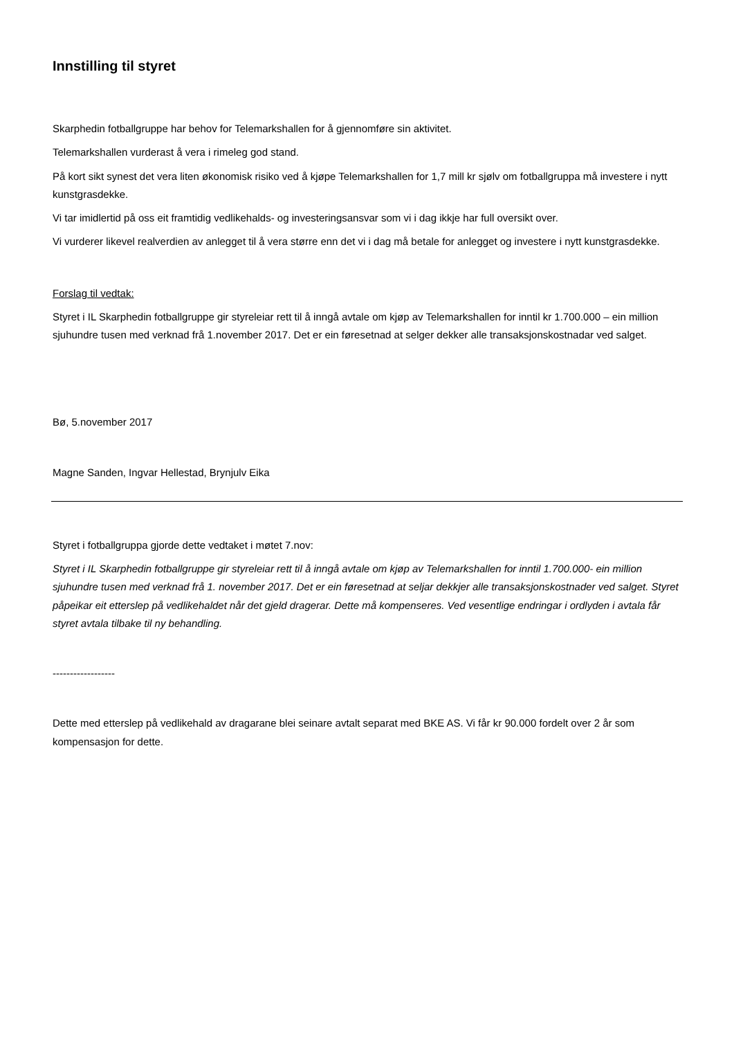Innstilling til styret
Skarphedin fotballgruppe har behov for Telemarkshallen for å gjennomføre sin aktivitet.
Telemarkshallen vurderast å vera i rimeleg god stand.
På kort sikt synest det vera liten økonomisk risiko ved å kjøpe Telemarkshallen for 1,7 mill kr sjølv om fotballgruppa må investere i nytt kunstgrasdekke.
Vi tar imidlertid på oss eit framtidig vedlikehalds- og investeringsansvar som vi i dag ikkje har full oversikt over.
Vi vurderer likevel realverdien av anlegget til å vera større enn det vi i dag må betale for anlegget og investere i nytt kunstgrasdekke.
Forslag til vedtak:
Styret i IL Skarphedin fotballgruppe gir styreleiar rett til å inngå avtale om kjøp av Telemarkshallen for inntil kr 1.700.000 – ein million sjuhundre tusen med verknad frå 1.november 2017. Det er ein føresetnad at selger dekker alle transaksjonskostnadar ved salget.
Bø, 5.november 2017
Magne Sanden, Ingvar Hellestad, Brynjulv Eika
Styret i fotballgruppa gjorde dette vedtaket i møtet 7.nov:
Styret i IL Skarphedin fotballgruppe gir styreleiar rett til å inngå avtale om kjøp av Telemarkshallen for inntil 1.700.000- ein million sjuhundre tusen med verknad frå 1. november 2017. Det er ein føresetnad at seljar dekkjer alle transaksjonskostnader ved salget. Styret påpeikar eit etterslep på vedlikehaldet når det gjeld dragerar. Dette må kompenseres. Ved vesentlige endringar i ordlyden i avtala får styret avtala tilbake til ny behandling.
------------------
Dette med etterslep på vedlikehald av dragarane blei seinare avtalt separat med BKE AS. Vi får kr 90.000 fordelt over 2 år som kompensasjon for dette.